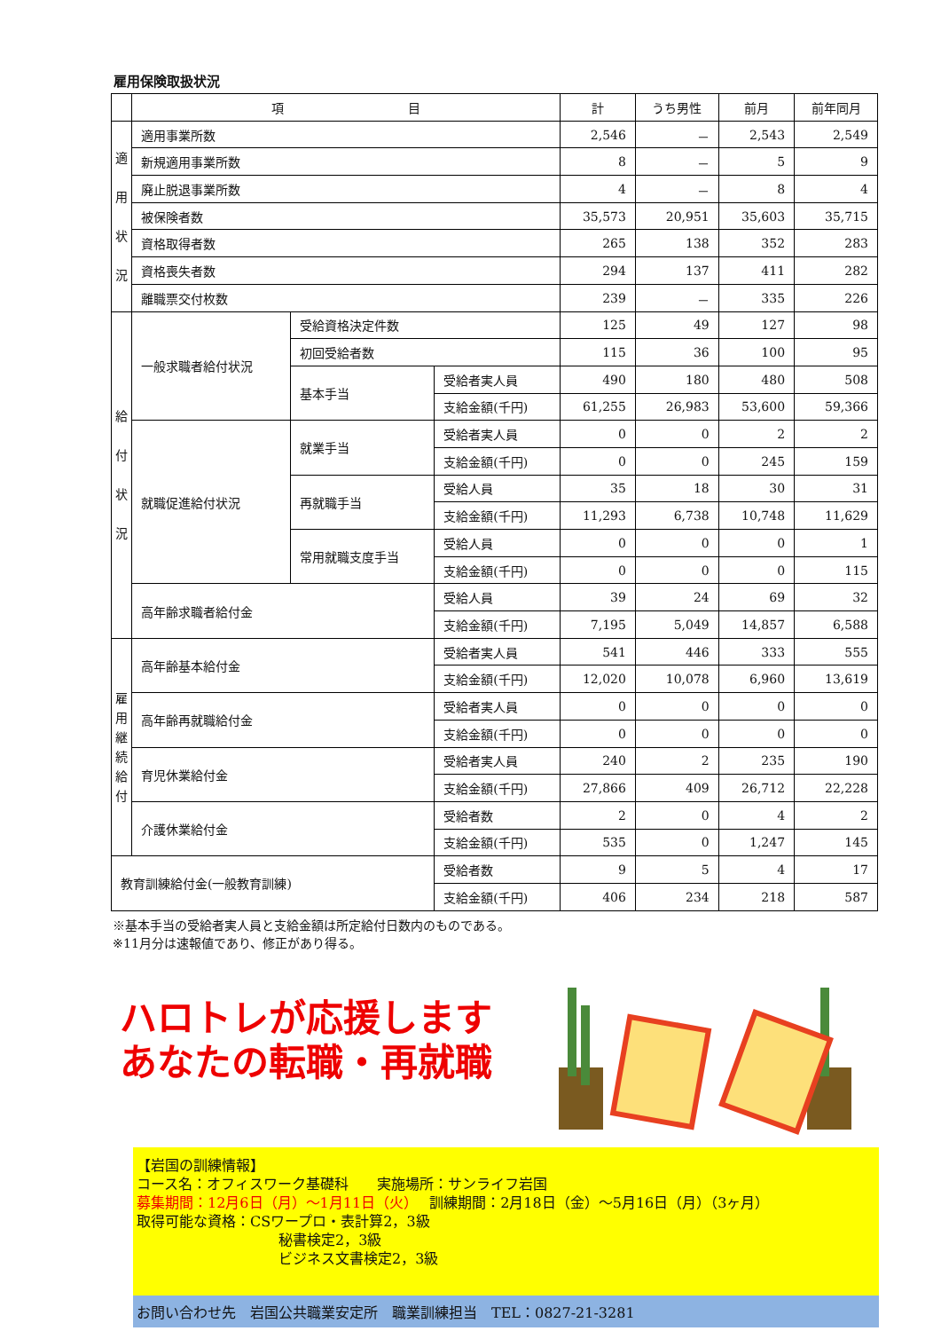雇用保険取扱状況
| | 項 目 | | | 計 | うち男性 | 前月 | 前年同月 |
| --- | --- | --- | --- | --- | --- | --- | --- |
| 適 用 状 況 | 適用事業所数 | | | 2,546 | － | 2,543 | 2,549 |
| | 新規適用事業所数 | | | 8 | － | 5 | 9 |
| | 廃止脱退事業所数 | | | 4 | － | 8 | 4 |
| | 被保険者数 | | | 35,573 | 20,951 | 35,603 | 35,715 |
| | 資格取得者数 | | | 265 | 138 | 352 | 283 |
| | 資格喪失者数 | | | 294 | 137 | 411 | 282 |
| | 離職票交付枚数 | | | 239 | － | 335 | 226 |
| 給 付 状 況 | 一般求職者給付状況 | 受給資格決定件数 | | 125 | 49 | 127 | 98 |
| | | 初回受給者数 | | 115 | 36 | 100 | 95 |
| | | 基本手当 | 受給者実人員 | 490 | 180 | 480 | 508 |
| | | | 支給金額(千円) | 61,255 | 26,983 | 53,600 | 59,366 |
| | 就職促進給付状況 | 就業手当 | 受給者実人員 | 0 | 0 | 2 | 2 |
| | | | 支給金額(千円) | 0 | 0 | 245 | 159 |
| | | 再就職手当 | 受給人員 | 35 | 18 | 30 | 31 |
| | | | 支給金額(千円) | 11,293 | 6,738 | 10,748 | 11,629 |
| | | 常用就職支度手当 | 受給人員 | 0 | 0 | 0 | 1 |
| | | | 支給金額(千円) | 0 | 0 | 0 | 115 |
| | 高年齢求職者給付金 | | 受給人員 | 39 | 24 | 69 | 32 |
| | | | 支給金額(千円) | 7,195 | 5,049 | 14,857 | 6,588 |
| 雇 用 継 続 給 付 | 高年齢基本給付金 | | 受給者実人員 | 541 | 446 | 333 | 555 |
| | | | 支給金額(千円) | 12,020 | 10,078 | 6,960 | 13,619 |
| | 高年齢再就職給付金 | | 受給者実人員 | 0 | 0 | 0 | 0 |
| | | | 支給金額(千円) | 0 | 0 | 0 | 0 |
| | 育児休業給付金 | | 受給者実人員 | 240 | 2 | 235 | 190 |
| | | | 支給金額(千円) | 27,866 | 409 | 26,712 | 22,228 |
| | 介護休業給付金 | | 受給者数 | 2 | 0 | 4 | 2 |
| | | | 支給金額(千円) | 535 | 0 | 1,247 | 145 |
| 教育訓練給付金(一般教育訓練) | | | 受給者数 | 9 | 5 | 4 | 17 |
| | | | 支給金額(千円) | 406 | 234 | 218 | 587 |
※基本手当の受給者実人員と支給金額は所定給付日数内のものである。
※11月分は速報値であり、修正があり得る。
ハロトレが応援します
あなたの転職・再就職
【岩国の訓練情報】
コース名：オフィスワーク基礎科　　実施場所：サンライフ岩国
募集期間：12月6日（月）～1月11日（火）　 訓練期間：2月18日（金）～5月16日（月）（3ヶ月）
取得可能な資格：CSワープロ・表計算2，3級
　　　　　　　　　　秘書検定2，3級
　　　　　　　　　　ビジネス文書検定2，3級
お問い合わせ先　岩国公共職業安定所　職業訓練担当　TEL：0827-21-3281